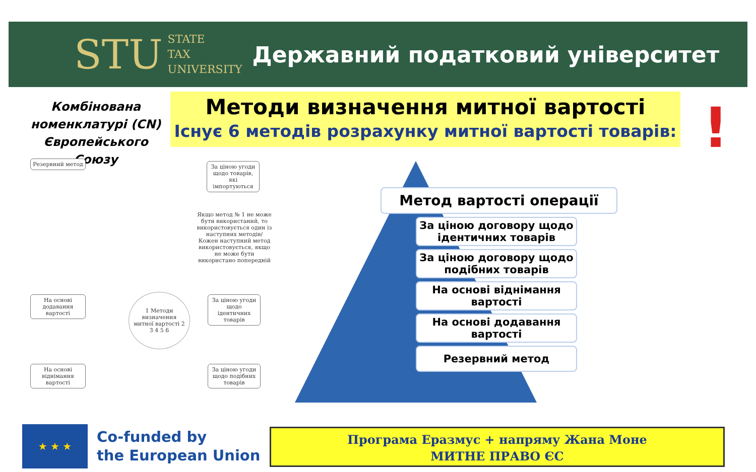STU STATE
TAX
UNIVERSITY
Державний податковий університет
Комбінована номенклатурі (CN) Європейського Союзу
Методи визначення митної вартості
Існує 6 методів розрахунку митної вартості товарів:
Резервний метод
За ціною угоди щодо товарів, які імпортуються
Якщо метод № 1 не може бути використаний, то використовується один із наступних методів/ Кожен наступний метод використовується, якщо не може бути використано попередній
На основі додавання вартості
1 Методи визначення митної вартості 2 3 4 5 6
За ціною угоди щодо ідентичних товарів
На основі віднімання вартості
За ціною угоди щодо подібних товарів
Метод вартості операції
За ціною договору щодо ідентичних товарів
За ціною договору щодо подібних товарів
На основі віднімання вартості
На основі додавання вартості
Резервний метод
!
★ ★ ★
Co-funded by
the European Union
Програма Еразмус + напряму Жана Моне
МИТНЕ ПРАВО ЄС